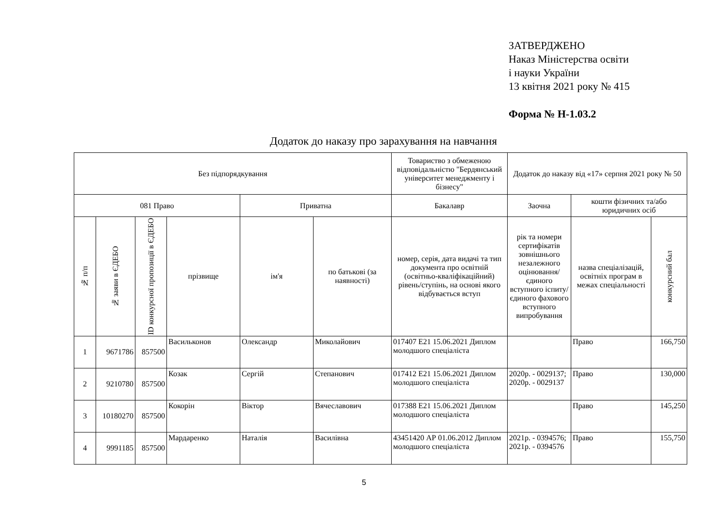ЗАТВЕРДЖЕНО
Наказ Міністерства освіти
і науки України
13 квітня 2021 року № 415
Форма № Н-1.03.2
Додаток до наказу про зарахування на навчання
| Без підпорядкування | | | | | | Товариство з обмеженою відповідальністю "Бердянський університет менеджменту і бізнесу" | Додаток до наказу від «17» серпня 2021 року № 50 | | |
| 081 Право | | | | Приватна | | Бакалавр | Заочна | кошти фізичних та/або юридичних осіб | |
| № п/п | № заяви в ЄДЕБО | ID конкурсної пропозиції в ЄДЕБО | прізвище | ім'я | по батькові (за наявності) | номер, серія, дата видачі та тип документа про освітній (освітньо-кваліфікаційний) рівень/ступінь, на основі якого відбувається вступ | рік та номери сертифікатів зовнішнього незалежного оцінювання/ єдиного вступного іспиту/ єдиного фахового вступного випробування | назва спеціалізацій, освітніх програм в межах спеціальності | конкурсний бал |
| 1 | 9671786 | 857500 | Васильконов | Олександр | Миколайович | 017407 Е21 15.06.2021 Диплом молодшого спеціаліста | | Право | 166,750 |
| 2 | 9210780 | 857500 | Козак | Сергій | Степанович | 017412 Е21 15.06.2021 Диплом молодшого спеціаліста | 2020р. - 0029137; 2020р. - 0029137 | Право | 130,000 |
| 3 | 10180270 | 857500 | Кокорін | Віктор | Вячеславович | 017388 Е21 15.06.2021 Диплом молодшого спеціаліста | | Право | 145,250 |
| 4 | 9991185 | 857500 | Мардаренко | Наталія | Василівна | 43451420 АР 01.06.2012 Диплом молодшого спеціаліста | 2021р. - 0394576; 2021р. - 0394576 | Право | 155,750 |
5